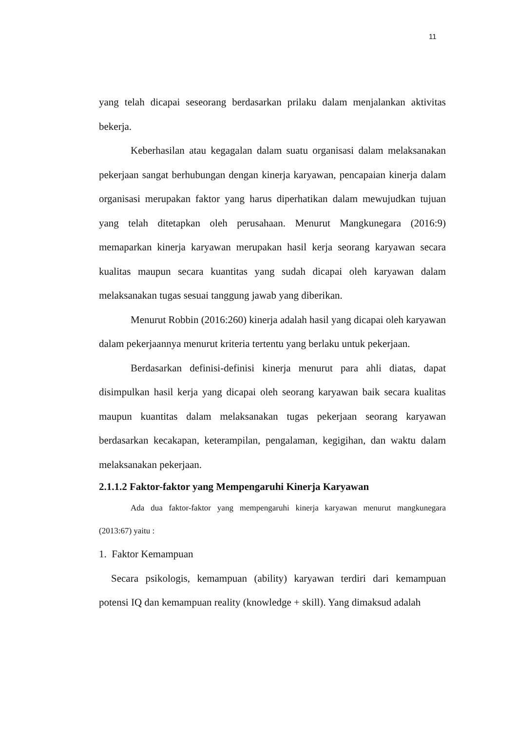11
yang telah dicapai seseorang berdasarkan prilaku dalam menjalankan aktivitas bekerja.
Keberhasilan atau kegagalan dalam suatu organisasi dalam melaksanakan pekerjaan sangat berhubungan dengan kinerja karyawan, pencapaian kinerja dalam organisasi merupakan faktor yang harus diperhatikan dalam mewujudkan tujuan yang telah ditetapkan oleh perusahaan. Menurut Mangkunegara (2016:9) memaparkan kinerja karyawan merupakan hasil kerja seorang karyawan secara kualitas maupun secara kuantitas yang sudah dicapai oleh karyawan dalam melaksanakan tugas sesuai tanggung jawab yang diberikan.
Menurut Robbin (2016:260) kinerja adalah hasil yang dicapai oleh karyawan dalam pekerjaannya menurut kriteria tertentu yang berlaku untuk pekerjaan.
Berdasarkan definisi-definisi kinerja menurut para ahli diatas, dapat disimpulkan hasil kerja yang dicapai oleh seorang karyawan baik secara kualitas maupun kuantitas dalam melaksanakan tugas pekerjaan seorang karyawan berdasarkan kecakapan, keterampilan, pengalaman, kegigihan, dan waktu dalam melaksanakan pekerjaan.
2.1.1.2 Faktor-faktor yang Mempengaruhi Kinerja Karyawan
Ada dua faktor-faktor yang mempengaruhi kinerja karyawan menurut mangkunegara (2013:67) yaitu :
1. Faktor Kemampuan
Secara psikologis, kemampuan (ability) karyawan terdiri dari kemampuan potensi IQ dan kemampuan reality (knowledge + skill). Yang dimaksud adalah